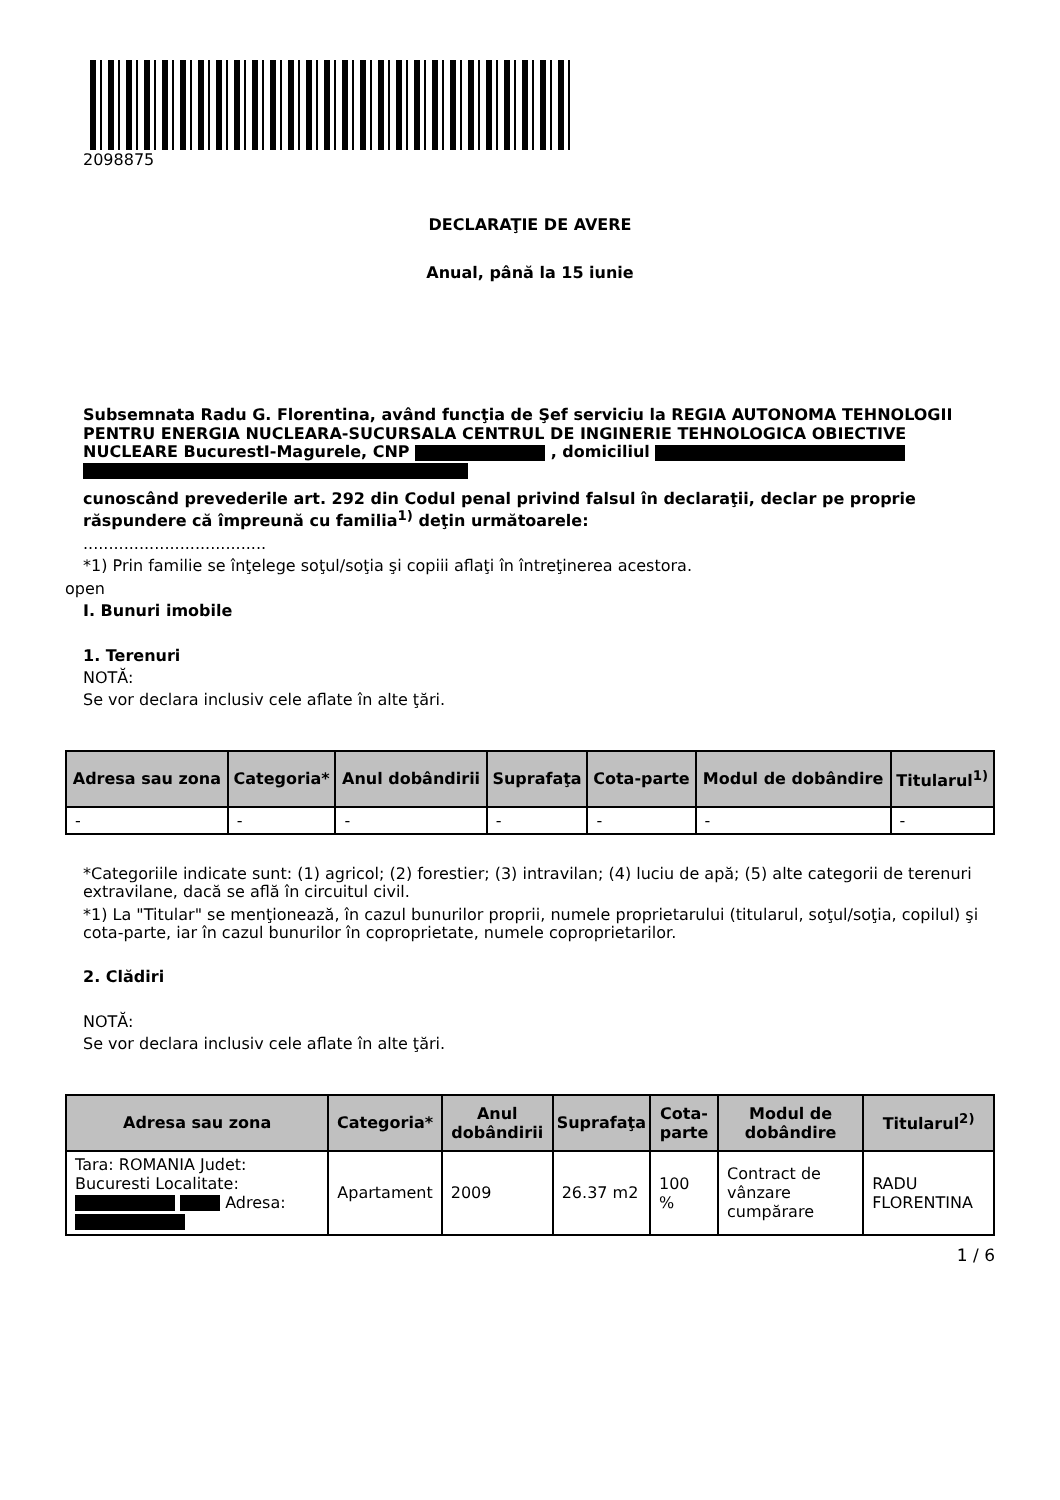2098875
DECLARAŢIE DE AVERE
Anual, până la 15 iunie
Subsemnata Radu G. Florentina, având funcţia de Şef serviciu la REGIA AUTONOMA TEHNOLOGII PENTRU ENERGIA NUCLEARA-SUCURSALA CENTRUL DE INGINERIE TEHNOLOGICA OBIECTIVE NUCLEARE BucurestI-Magurele, CNP , domiciliul
cunoscând prevederile art. 292 din Codul penal privind falsul în declaraţii, declar pe proprie răspundere că împreună cu familia<sup>1)</sup> deţin următoarele:
....................................
*1) Prin familie se înţelege soţul/soţia şi copiii aflaţi în întreţinerea acestora.
open
I. Bunuri imobile
1. Terenuri
NOTĂ:
Se vor declara inclusiv cele aflate în alte ţări.
| Adresa sau zona | Categoria* | Anul dobândirii | Suprafaţa | Cota-parte | Modul de dobândire | Titularul<sup>1)</sup> |
| --- | --- | --- | --- | --- | --- | --- |
| - | - | - | - | - | - | - |
*Categoriile indicate sunt: (1) agricol; (2) forestier; (3) intravilan; (4) luciu de apă; (5) alte categorii de terenuri extravilane, dacă se află în circuitul civil.
*1) La "Titular" se menţionează, în cazul bunurilor proprii, numele proprietarului (titularul, soţul/soţia, copilul) şi cota-parte, iar în cazul bunurilor în coproprietate, numele coproprietarilor.
2. Clădiri
NOTĂ:
Se vor declara inclusiv cele aflate în alte ţări.
| Adresa sau zona | Categoria* | Anul dobândirii | Suprafaţa | Cota-parte | Modul de dobândire | Titularul<sup>2)</sup> |
| --- | --- | --- | --- | --- | --- | --- |
| Tara: ROMANIA Judet: Bucuresti Localitate: Adresa: | Apartament | 2009 | 26.37 m2 | 100 % | Contract de vânzare cumpărare | RADU FLORENTINA |
1 / 6